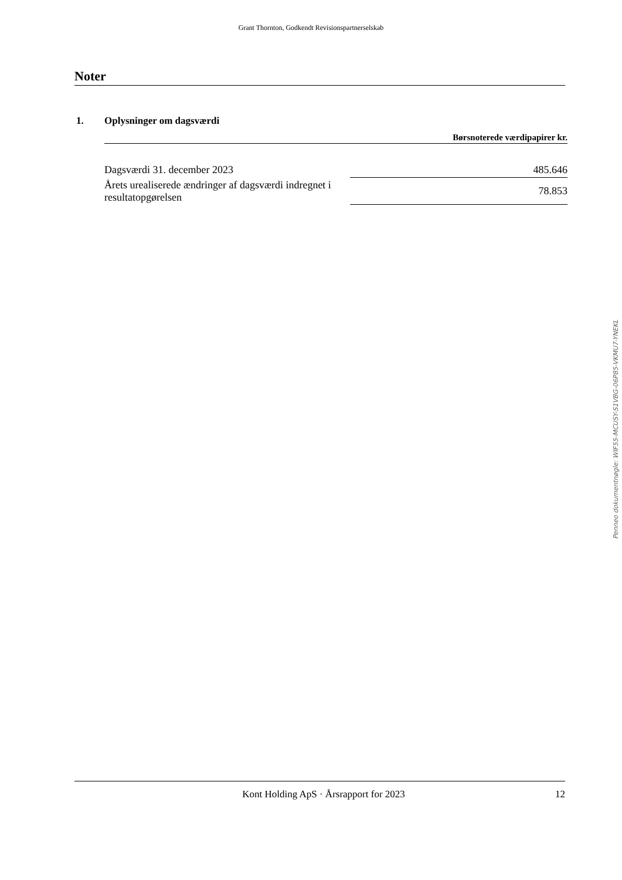Grant Thornton, Godkendt Revisionspartnerselskab
Noter
1. Oplysninger om dagsværdi
| | Børsnoterede værdipapirer kr. |
| --- | --- |
| Dagsværdi 31. december 2023 | 485.646 |
| Årets urealiserede ændringer af dagsværdi indregnet i resultatopgørelsen | 78.853 |
Penneo dokumentnøgle: WIF55-MCUSY-S1VBG-06P85-VKMU7-YNEKL
Kont Holding ApS · Årsrapport for 2023 12